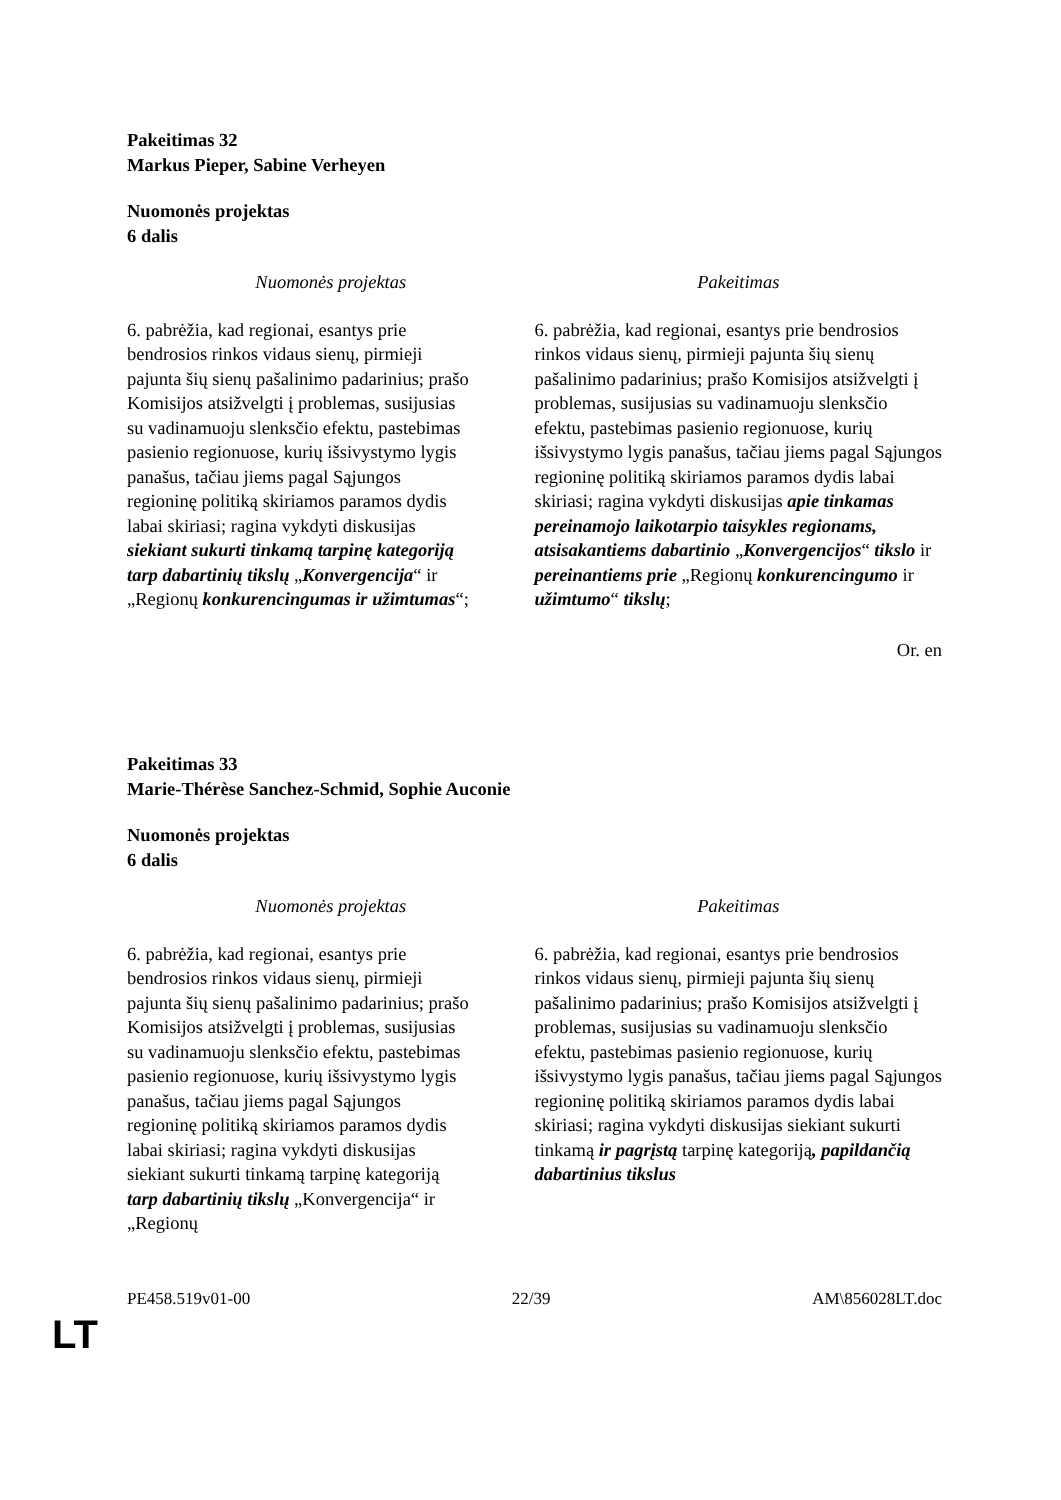Pakeitimas 32
Markus Pieper, Sabine Verheyen
Nuomonės projektas
6 dalis
| Nuomonės projektas | Pakeitimas |
| --- | --- |
| 6. pabrėžia, kad regionai, esantys prie bendrosios rinkos vidaus sienų, pirmieji pajunta šių sienų pašalinimo padarinius; prašo Komisijos atsižvelgti į problemas, susijusias su vadinamuoju slenksčio efektu, pastebimas pasienio regionuose, kurių išsivystymo lygis panašus, tačiau jiems pagal Sąjungos regioninę politiką skiriamos paramos dydis labai skiriasi; ragina vykdyti diskusijas siekiant sukurti tinkamą tarpinę kategoriją tarp dabartinių tikslų „ Konvergencija “ ir „Regionų konkurencingumas ir užimtumas “; | 6. pabrėžia, kad regionai, esantys prie bendrosios rinkos vidaus sienų, pirmieji pajunta šių sienų pašalinimo padarinius; prašo Komisijos atsižvelgti į problemas, susijusias su vadinamuoju slenksčio efektu, pastebimas pasienio regionuose, kurių išsivystymo lygis panašus, tačiau jiems pagal Sąjungos regioninę politiką skiriamos paramos dydis labai skiriasi; ragina vykdyti diskusijas apie tinkamas pereinamojo laikotarpio taisykles regionams, atsisakantiems dabartinio „ Konvergencijos “ tikslo ir pereinantiems prie „Regionų konkurencingumo ir užimtumo “ tikslų ; |
Or. en
Pakeitimas 33
Marie-Thérèse Sanchez-Schmid, Sophie Auconie
Nuomonės projektas
6 dalis
| Nuomonės projektas | Pakeitimas |
| --- | --- |
| 6. pabrėžia, kad regionai, esantys prie bendrosios rinkos vidaus sienų, pirmieji pajunta šių sienų pašalinimo padarinius; prašo Komisijos atsižvelgti į problemas, susijusias su vadinamuoju slenksčio efektu, pastebimas pasienio regionuose, kurių išsivystymo lygis panašus, tačiau jiems pagal Sąjungos regioninę politiką skiriamos paramos dydis labai skiriasi; ragina vykdyti diskusijas siekiant sukurti tinkamą tarpinę kategoriją tarp dabartinių tikslų „Konvergencija“ ir „Regionų | 6. pabrėžia, kad regionai, esantys prie bendrosios rinkos vidaus sienų, pirmieji pajunta šių sienų pašalinimo padarinius; prašo Komisijos atsižvelgti į problemas, susijusias su vadinamuoju slenksčio efektu, pastebimas pasienio regionuose, kurių išsivystymo lygis panašus, tačiau jiems pagal Sąjungos regioninę politiką skiriamos paramos dydis labai skiriasi; ragina vykdyti diskusijas siekiant sukurti tinkamą ir pagrįstą tarpinę kategoriją , papildančią dabartinius tikslus |
PE458.519v01-00 22/39 AM\856028LT.doc
LT